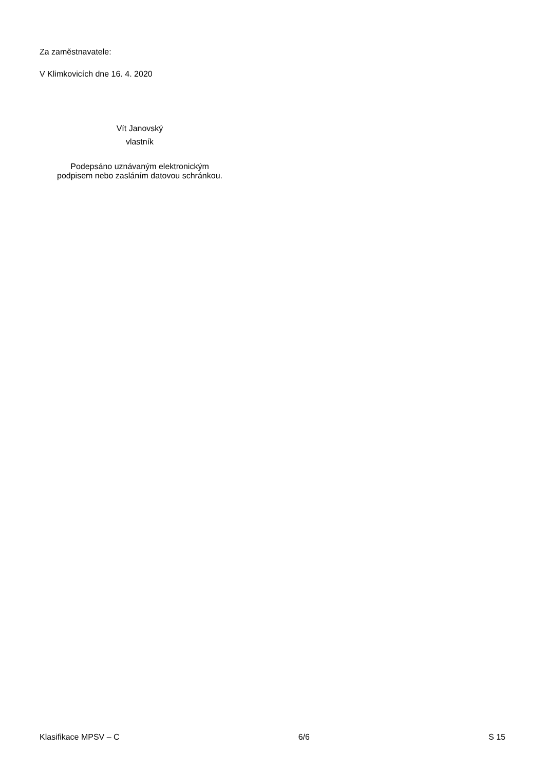Za zaměstnavatele:
V Klimkovicích dne 16. 4. 2020
Vít Janovský
vlastník
Podepsáno uznávaným elektronickým
podpisem nebo zasláním datovou schránkou.
Klasifikace MPSV – C 6/6 S 15